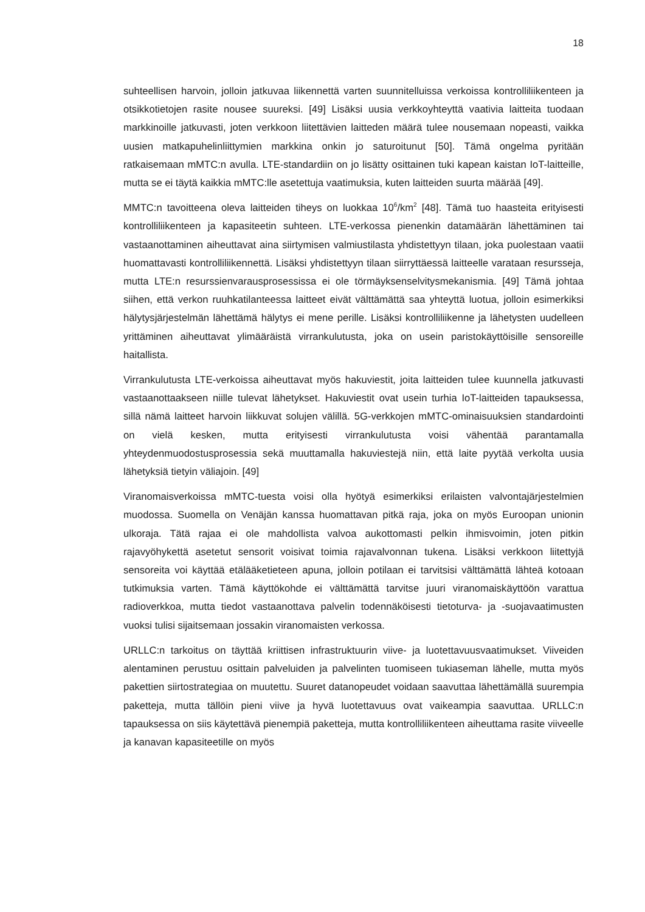18
suhteellisen harvoin, jolloin jatkuvaa liikennettä varten suunnitelluissa verkoissa kontrolliliikenteen ja otsikkotietojen rasite nousee suureksi. [49] Lisäksi uusia verkkoyhteyttä vaativia laitteita tuodaan markkinoille jatkuvasti, joten verkkoon liitettävien laitteden määrä tulee nousemaan nopeasti, vaikka uusien matkapuhelinliittymien markkina onkin jo saturoitunut [50]. Tämä ongelma pyritään ratkaisemaan mMTC:n avulla. LTE-standardiin on jo lisätty osittainen tuki kapean kaistan IoT-laitteille, mutta se ei täytä kaikkia mMTC:lle asetettuja vaatimuksia, kuten laitteiden suurta määrää [49].
MMTC:n tavoitteena oleva laitteiden tiheys on luokkaa 10<sup>6</sup>/km<sup>2</sup> [48]. Tämä tuo haasteita erityisesti kontrolliliikenteen ja kapasiteetin suhteen. LTE-verkossa pienenkin datamäärän lähettäminen tai vastaanottaminen aiheuttavat aina siirtymisen valmiustilasta yhdistettyyn tilaan, joka puolestaan vaatii huomattavasti kontrolliliikennettä. Lisäksi yhdistettyyn tilaan siirryttäessä laitteelle varataan resursseja, mutta LTE:n resurssienvarausprosessissa ei ole törmäyksenselvitysmekanismia. [49] Tämä johtaa siihen, että verkon ruuhkatilanteessa laitteet eivät välttämättä saa yhteyttä luotua, jolloin esimerkiksi hälytysjärjestelmän lähettämä hälytys ei mene perille. Lisäksi kontrolliliikenne ja lähetysten uudelleen yrittäminen aiheuttavat ylimääräistä virrankulutusta, joka on usein paristokäyttöisille sensoreille haitallista.
Virrankulutusta LTE-verkoissa aiheuttavat myös hakuviestit, joita laitteiden tulee kuunnella jatkuvasti vastaanottaakseen niille tulevat lähetykset. Hakuviestit ovat usein turhia IoT-laitteiden tapauksessa, sillä nämä laitteet harvoin liikkuvat solujen välillä. 5G-verkkojen mMTC-ominaisuuksien standardointi on vielä kesken, mutta erityisesti virrankulutusta voisi vähentää parantamalla yhteydenmuodostusprosessia sekä muuttamalla hakuviestejä niin, että laite pyytää verkolta uusia lähetyksiä tietyin väliajoin. [49]
Viranomaisverkoissa mMTC-tuesta voisi olla hyötyä esimerkiksi erilaisten valvontajärjestelmien muodossa. Suomella on Venäjän kanssa huomattavan pitkä raja, joka on myös Euroopan unionin ulkoraja. Tätä rajaa ei ole mahdollista valvoa aukottomasti pelkin ihmisvoimin, joten pitkin rajavyöhykettä asetetut sensorit voisivat toimia rajavalvonnan tukena. Lisäksi verkkoon liitettyjä sensoreita voi käyttää etälääketieteen apuna, jolloin potilaan ei tarvitsisi välttämättä lähteä kotoaan tutkimuksia varten. Tämä käyttökohde ei välttämättä tarvitse juuri viranomaiskäyttöön varattua radioverkkoa, mutta tiedot vastaanottava palvelin todennäköisesti tietoturva- ja -suojavaatimusten vuoksi tulisi sijaitsemaan jossakin viranomaisten verkossa.
URLLC:n tarkoitus on täyttää kriittisen infrastruktuurin viive- ja luotettavuusvaatimukset. Viiveiden alentaminen perustuu osittain palveluiden ja palvelinten tuomiseen tukiaseman lähelle, mutta myös pakettien siirtostrategiaa on muutettu. Suuret datanopeudet voidaan saavuttaa lähettämällä suurempia paketteja, mutta tällöin pieni viive ja hyvä luotettavuus ovat vaikeampia saavuttaa. URLLC:n tapauksessa on siis käytettävä pienempiä paketteja, mutta kontrolliliikenteen aiheuttama rasite viiveelle ja kanavan kapasiteetille on myös